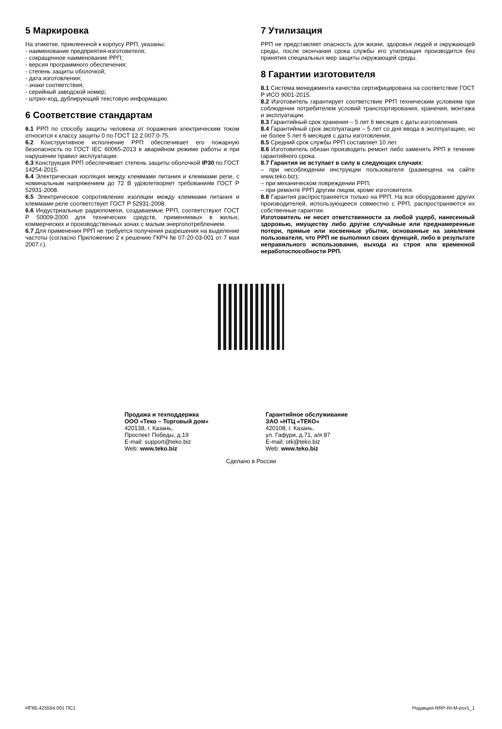5 Маркировка
На этикетке, приклеенной к корпусу РРП, указаны:
- наименование предприятия-изготовителя;
- сокращенное наименование РРП;
- версия программного обеспечения;
- степень защиты оболочкой;
- дата изготовления;
- знаки соответствия;
- серийный заводской номер;
- штрих-код, дублирующий текстовую информацию.
6 Соответствие стандартам
6.1 РРП по способу защиты человека от поражения электрическим током относится к классу защиты 0 по ГОСТ 12.2.007.0-75.
6.2 Конструктивное исполнение РРП обеспечивает его пожарную безопасность по ГОСТ IEC 60065-2013 в аварийном режиме работы и при нарушении правил эксплуатации.
6.3 Конструкция РРП обеспечивает степень защиты оболочкой IP30 по ГОСТ 14254-2015.
6.4 Электрическая изоляция между клеммами питания и клеммами реле, с номинальным напряжением до 72 В удовлетворяет требованиям ГОСТ Р 52931-2008.
6.5 Электрическое сопротивление изоляции между клеммами питания и клеммами реле соответствует ГОСТ Р 52931-2008.
6.6 Индустриальные радиопомехи, создаваемые РРП, соответствуют ГОСТ Р 50009-2000 для технических средств, применяемых в жилых, коммерческих и производственных зонах с малым энергопотреблением.
6.7 Для применения РРП не требуется получения разрешения на выделение частоты (согласно Приложению 2 к решению ГКРЧ № 07-20-03-001 от 7 мая 2007 г.).
7 Утилизация
РРП не представляет опасность для жизни, здоровья людей и окружающей среды, после окончания срока службы его утилизация производится без принятия специальных мер защиты окружающей среды.
8 Гарантии изготовителя
8.1 Система менеджмента качества сертифицирована на соответствие ГОСТ Р ИСО 9001-2015.
8.2 Изготовитель гарантирует соответствие РРП техническим условиям при соблюдении потребителем условий транспортирования, хранения, монтажа и эксплуатации.
8.3 Гарантийный срок хранения – 5 лет 6 месяцев с даты изготовления.
8.4 Гарантийный срок эксплуатации – 5 лет со дня ввода в эксплуатацию, но не более 5 лет 6 месяцев с даты изготовления.
8.5 Средний срок службы РРП составляет 10 лет.
8.6 Изготовитель обязан производить ремонт либо заменять РРП в течение гарантийного срока.
8.7 Гарантия не вступает в силу в следующих случаях:
– при несоблюдении инструкции пользователя (размещена на сайте www.teko.biz);
– при механическом повреждении РРП;
– при ремонте РРП другим лицом, кроме изготовителя.
8.8 Гарантия распространяется только на РРП. На все оборудование других производителей, использующееся совместно с РРП, распространяются их собственные гарантии.
Изготовитель не несет ответственности за любой ущерб, нанесенный здоровью, имуществу либо другие случайные или преднамеренные потери, прямые или косвенные убытки, основанные на заявлении пользователя, что РРП не выполнил своих функций, либо в результате неправильного использования, выхода из строя или временной неработоспособности РРП.
Продажа и техподдержка
ООО «Теко – Торговый дом»
420138, г. Казань,
Проспект Победы, д.19
E-mail: support@teko.biz
Web: www.teko.biz
Гарантийное обслуживание
ЗАО «НТЦ «ТЕКО»
420108, г. Казань,
ул. Гафури, д.71, а/я 87
E-mail: otk@teko.biz
Web: www.teko.biz
Сделано в России
НГКБ.425554.001 ПС1 Редакция RRP-RI-M-psv1_1